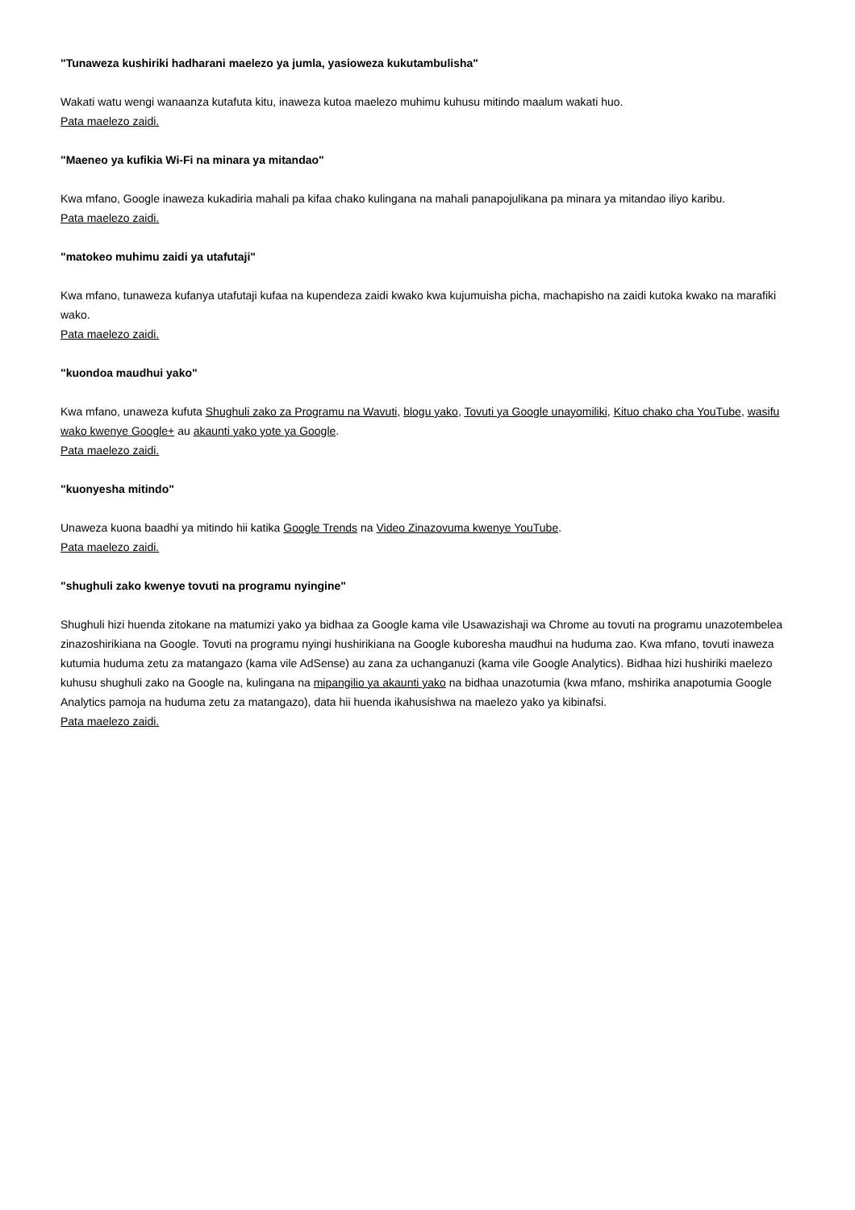"Tunaweza kushiriki hadharani maelezo ya jumla, yasioweza kukutambulisha"
Wakati watu wengi wanaanza kutafuta kitu, inaweza kutoa maelezo muhimu kuhusu mitindo maalum wakati huo.
Pata maelezo zaidi.
"Maeneo ya kufikia Wi-Fi na minara ya mitandao"
Kwa mfano, Google inaweza kukadiria mahali pa kifaa chako kulingana na mahali panapojulikana pa minara ya mitandao iliyo karibu.
Pata maelezo zaidi.
"matokeo muhimu zaidi ya utafutaji"
Kwa mfano, tunaweza kufanya utafutaji kufaa na kupendeza zaidi kwako kwa kujumuisha picha, machapisho na zaidi kutoka kwako na marafiki wako.
Pata maelezo zaidi.
"kuondoa maudhui yako"
Kwa mfano, unaweza kufuta Shughuli zako za Programu na Wavuti, blogu yako, Tovuti ya Google unayomiliki, Kituo chako cha YouTube, wasifu wako kwenye Google+ au akaunti yako yote ya Google.
Pata maelezo zaidi.
"kuonyesha mitindo"
Unaweza kuona baadhi ya mitindo hii katika Google Trends na Video Zinazovuma kwenye YouTube.
Pata maelezo zaidi.
"shughuli zako kwenye tovuti na programu nyingine"
Shughuli hizi huenda zitokane na matumizi yako ya bidhaa za Google kama vile Usawazishaji wa Chrome au tovuti na programu unazotembelea zinazoshirikiana na Google. Tovuti na programu nyingi hushirikiana na Google kuboresha maudhui na huduma zao. Kwa mfano, tovuti inaweza kutumia huduma zetu za matangazo (kama vile AdSense) au zana za uchanganuzi (kama vile Google Analytics). Bidhaa hizi hushiriki maelezo kuhusu shughuli zako na Google na, kulingana na mipangilio ya akaunti yako na bidhaa unazotumia (kwa mfano, mshirika anapotumia Google Analytics pamoja na huduma zetu za matangazo), data hii huenda ikahusishwa na maelezo yako ya kibinafsi.
Pata maelezo zaidi.